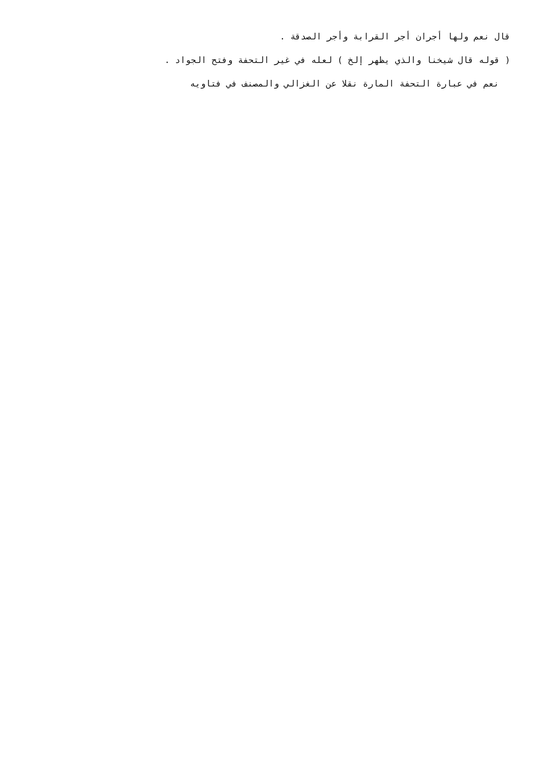قال نعم ولها أجران أجر القرابة وأجر الصدقة .
( قوله قال شيخنا والذي يظهر إلخ ) لعله في غير التحفة وفتح الجواد .
نعم في عبارة التحفة المارة نقلا عن الغزالي والمصنف في فتاويه